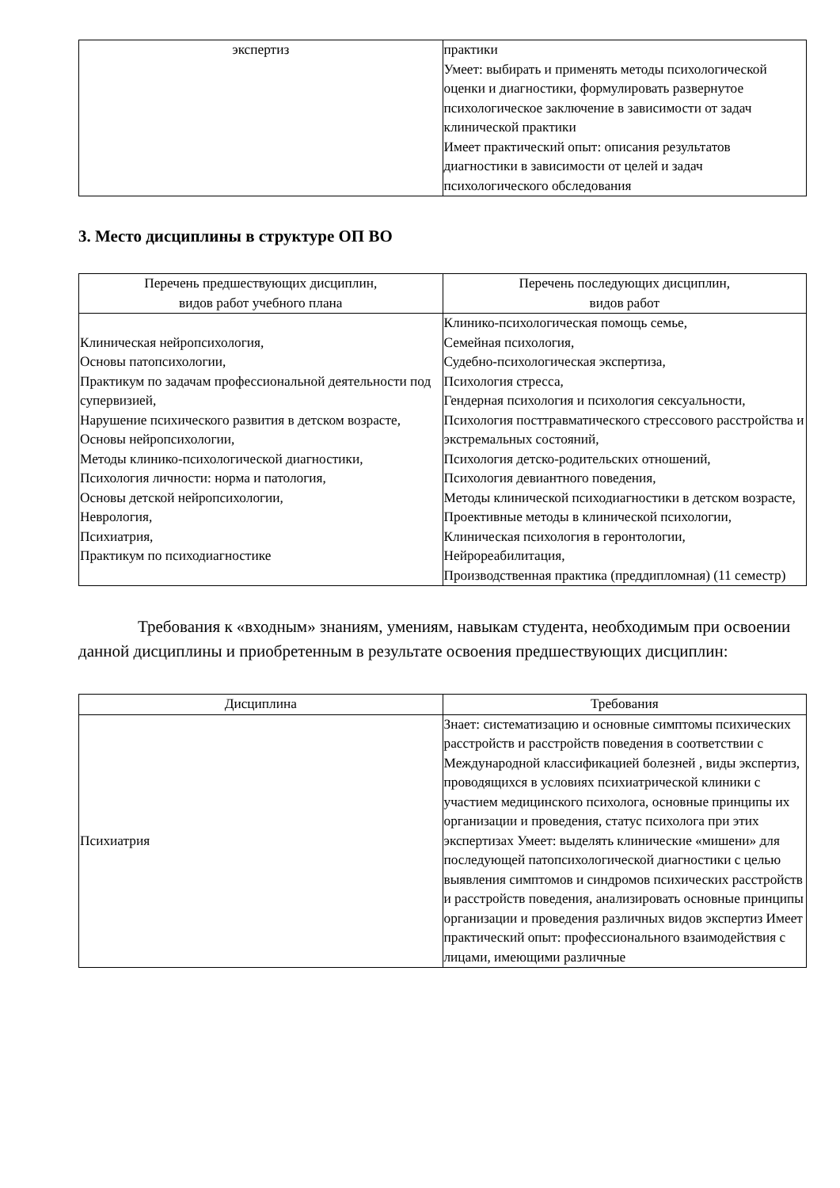| экспертиз | практики Умеет: выбирать и применять методы психологической оценки и диагностики, формулировать развернутое психологическое заключение в зависимости от задач клинической практики Имеет практический опыт: описания результатов диагностики в зависимости от целей и задач психологического обследования |
3. Место дисциплины в структуре ОП ВО
| Перечень предшествующих дисциплин, видов работ учебного плана | Перечень последующих дисциплин, видов работ |
| --- | --- |
| Клиническая нейропсихология, Основы патопсихологии, Практикум по задачам профессиональной деятельности под супервизией, Нарушение психического развития в детском возрасте, Основы нейропсихологии, Методы клинико-психологической диагностики, Психология личности: норма и патология, Основы детской нейропсихологии, Неврология, Психиатрия, Практикум по психодиагностике | Клинико-психологическая помощь семье, Семейная психология, Судебно-психологическая экспертиза, Психология стресса, Гендерная психология и психология сексуальности, Психология посттравматического стрессового расстройства и экстремальных состояний, Психология детско-родительских отношений, Психология девиантного поведения, Методы клинической психодиагностики в детском возрасте, Проективные методы в клинической психологии, Клиническая психология в геронтологии, Нейрореабилитация, Производственная практика (преддипломная) (11 семестр) |
Требования к «входным» знаниям, умениям, навыкам студента, необходимым при освоении данной дисциплины и приобретенным в результате освоения предшествующих дисциплин:
| Дисциплина | Требования |
| --- | --- |
| Психиатрия | Знает: систематизацию и основные симптомы психических расстройств и расстройств поведения в соответствии с Международной классификацией болезней , виды экспертиз, проводящихся в условиях психиатрической клиники с участием медицинского психолога, основные принципы их организации и проведения, статус психолога при этих экспертизах Умеет: выделять клинические «мишени» для последующей патопсихологической диагностики с целью выявления симптомов и синдромов психических расстройств и расстройств поведения, анализировать основные принципы организации и проведения различных видов экспертиз Имеет практический опыт: профессионального взаимодействия с лицами, имеющими различные |